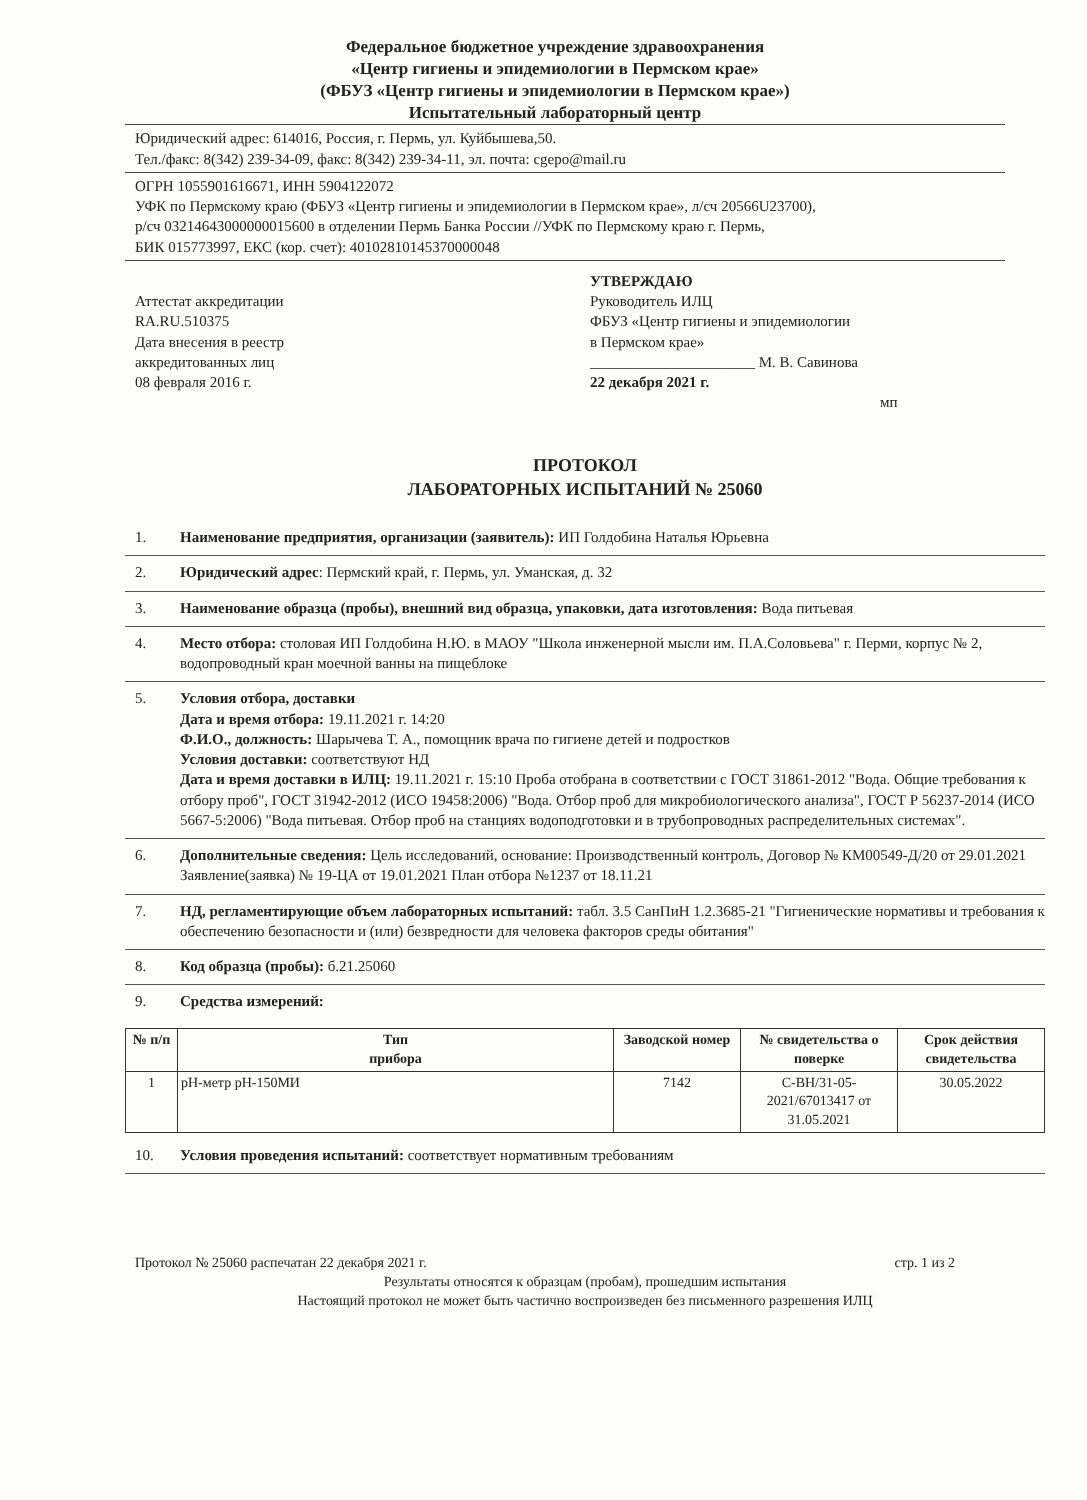Федеральное бюджетное учреждение здравоохранения
«Центр гигиены и эпидемиологии в Пермском крае»
(ФБУЗ «Центр гигиены и эпидемиологии в Пермском крае»)
Испытательный лабораторный центр
Юридический адрес: 614016, Россия, г. Пермь, ул. Куйбышева,50.
Тел./факс: 8(342) 239-34-09, факс: 8(342) 239-34-11, эл. почта: cgepo@mail.ru
ОГРН 1055901616671, ИНН 5904122072
УФК по Пермскому краю (ФБУЗ «Центр гигиены и эпидемиологии в Пермском крае», л/сч 20566U23700),
р/сч 03214643000000015600 в отделении Пермь Банка России //УФК по Пермскому краю г. Пермь,
БИК 015773997, ЕКС (кор. счет): 40102810145370000048
Аттестат аккредитации
RA.RU.510375
Дата внесения в реестр
аккредитованных лиц
08 февраля 2016 г.
УТВЕРЖДАЮ
Руководитель ИЛЦ
ФБУЗ «Центр гигиены и эпидемиологии
в Пермском крае»
______________________ М. В. Савинова
22 декабря 2021 г.
мп
ПРОТОКОЛ
ЛАБОРАТОРНЫХ ИСПЫТАНИЙ № 25060
1. Наименование предприятия, организации (заявитель): ИП Голдобина Наталья Юрьевна
2. Юридический адрес: Пермский край, г. Пермь, ул. Уманская, д. 32
3. Наименование образца (пробы), внешний вид образца, упаковки, дата изготовления: Вода питьевая
4. Место отбора: столовая ИП Голдобина Н.Ю. в МАОУ "Школа инженерной мысли им. П.А.Соловьева" г. Перми, корпус № 2, водопроводный кран моечной ванны на пищеблоке
5. Условия отбора, доставки
Дата и время отбора: 19.11.2021 г. 14:20
Ф.И.О., должность: Шарычева Т. А., помощник врача по гигиене детей и подростков
Условия доставки: соответствуют НД
Дата и время доставки в ИЛЦ: 19.11.2021 г. 15:10 Проба отобрана в соответствии с ГОСТ 31861-2012 "Вода. Общие требования к отбору проб", ГОСТ 31942-2012 (ИСО 19458:2006) "Вода. Отбор проб для микробиологического анализа", ГОСТ Р 56237-2014 (ИСО 5667-5:2006) "Вода питьевая. Отбор проб на станциях водоподготовки и в трубопроводных распределительных системах".
6. Дополнительные сведения: Цель исследований, основание: Производственный контроль, Договор № КМ00549-Д/20 от 29.01.2021
Заявление(заявка) № 19-ЦА от 19.01.2021 План отбора №1237 от 18.11.21
7. НД, регламентирующие объем лабораторных испытаний: табл. 3.5 СанПиН 1.2.3685-21 "Гигиенические нормативы и требования к обеспечению безопасности и (или) безвредности для человека факторов среды обитания"
8. Код образца (пробы): б.21.25060
9. Средства измерений:
| № п/п | Тип прибора | Заводской номер | № свидетельства о поверке | Срок действия свидетельства |
| --- | --- | --- | --- | --- |
| 1 | рН-метр рН-150МИ | 7142 | С-ВН/31-05-2021/67013417 от 31.05.2021 | 30.05.2022 |
10. Условия проведения испытаний: соответствует нормативным требованиям
Протокол № 25060 распечатан 22 декабря 2021 г. стр. 1 из 2
Результаты относятся к образцам (пробам), прошедшим испытания
Настоящий протокол не может быть частично воспроизведен без письменного разрешения ИЛЦ